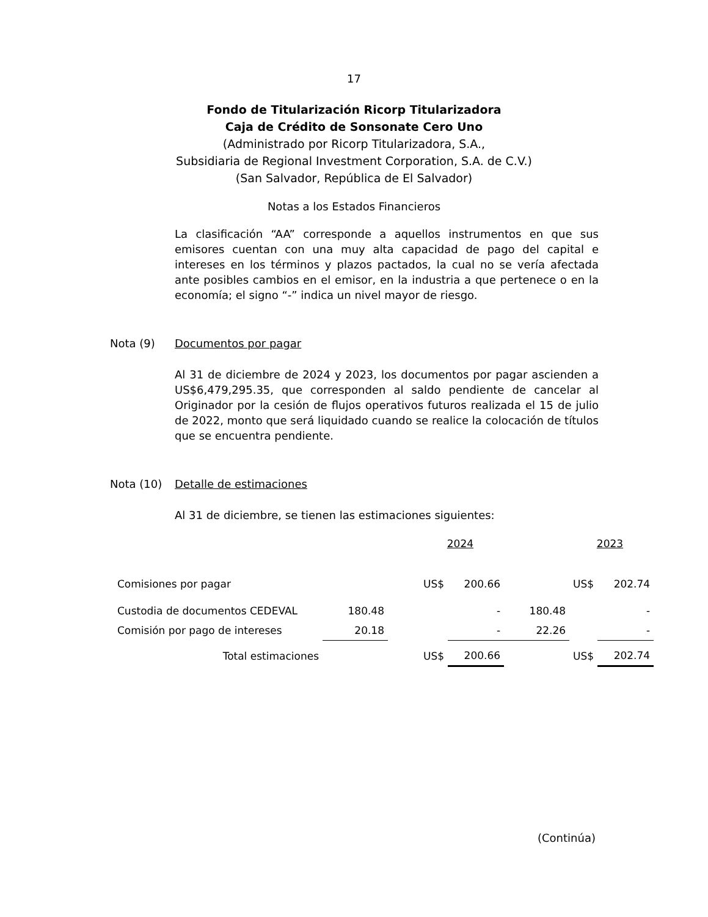17
Fondo de Titularización Ricorp Titularizadora
Caja de Crédito de Sonsonate Cero Uno
(Administrado por Ricorp Titularizadora, S.A.,
Subsidiaria de Regional Investment Corporation, S.A. de C.V.)
(San Salvador, República de El Salvador)
Notas a los Estados Financieros
La clasificación “AA” corresponde a aquellos instrumentos en que sus emisores cuentan con una muy alta capacidad de pago del capital e intereses en los términos y plazos pactados, la cual no se vería afectada ante posibles cambios en el emisor, en la industria a que pertenece o en la economía; el signo “-” indica un nivel mayor de riesgo.
Nota (9) Documentos por pagar
Al 31 de diciembre de 2024 y 2023, los documentos por pagar ascienden a US$6,479,295.35, que corresponden al saldo pendiente de cancelar al Originador por la cesión de flujos operativos futuros realizada el 15 de julio de 2022, monto que será liquidado cuando se realice la colocación de títulos que se encuentra pendiente.
Nota (10) Detalle de estimaciones
Al 31 de diciembre, se tienen las estimaciones siguientes:
| | | | 2024 | | 2023 | | |
| Comisiones por pagar | | | US$ | 200.66 | | US$ | 202.74 |
| Custodia de documentos CEDEVAL | 180.48 | | | - | 180.48 | | - |
| Comisión por pago de intereses | 20.18 | | | - | 22.26 | | - |
| Total estimaciones | | | US$ | 200.66 | | US$ | 202.74 |
(Continúa)